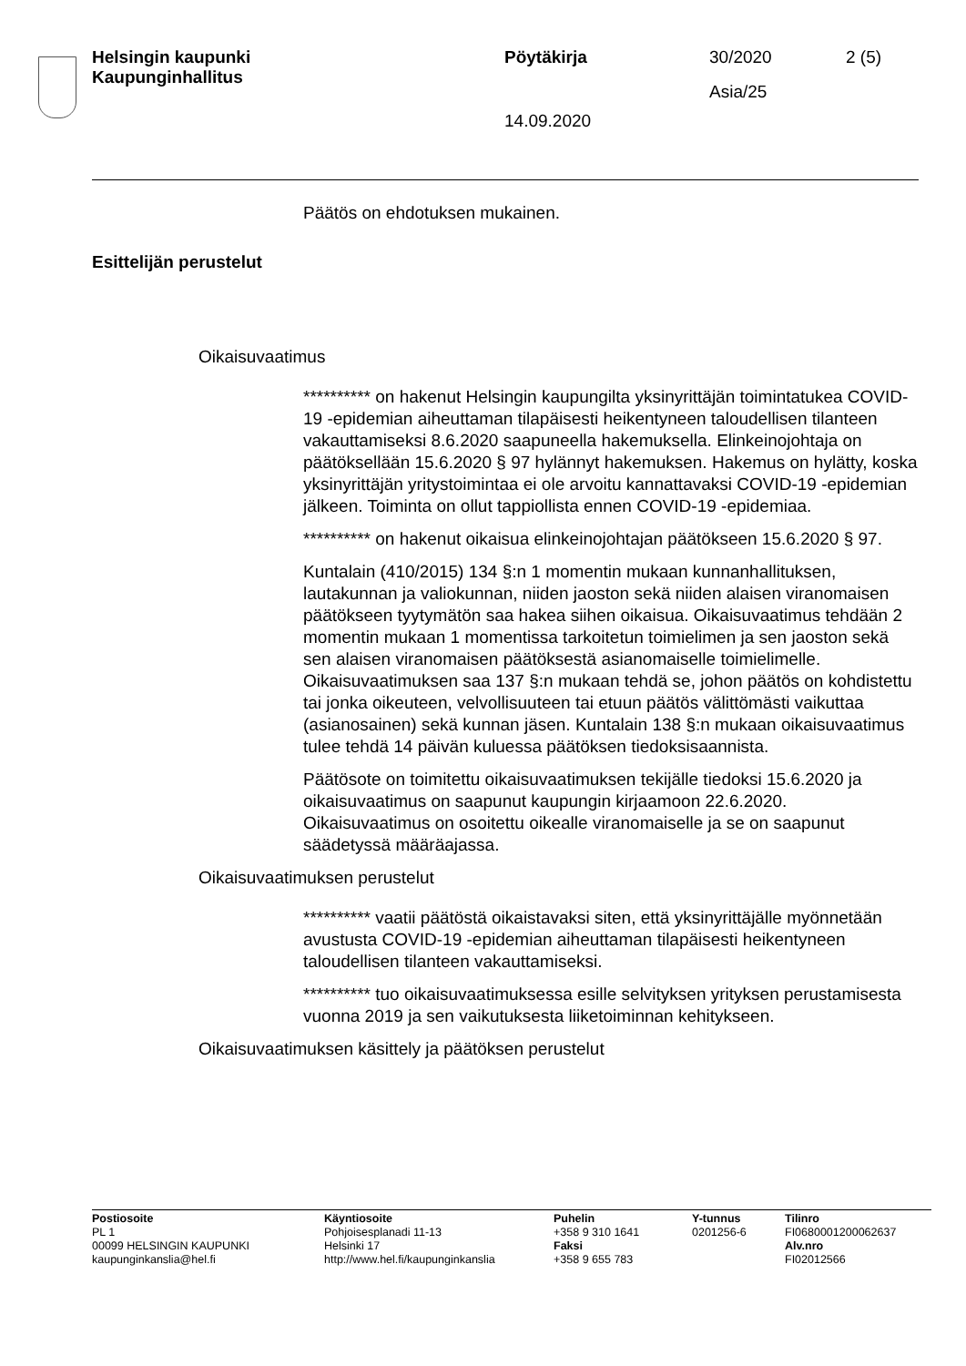Helsingin kaupunki
Kaupunginhallitus
Pöytäkirja 30/2020 2 (5)
Asia/25
14.09.2020
Päätös on ehdotuksen mukainen.
Esittelijän perustelut
Oikaisuvaatimus
********** on hakenut Helsingin kaupungilta yksinyrittäjän toimintatukea COVID-19 -epidemian aiheuttaman tilapäisesti heikentyneen taloudellisen tilanteen vakauttamiseksi 8.6.2020 saapuneella hakemuksella. Elinkeinojohtaja on päätöksellään 15.6.2020 § 97 hylännyt hakemuksen. Hakemus on hylätty, koska yksinyrittäjän yritystoimintaa ei ole arvoitu kannattavaksi COVID-19 -epidemian jälkeen. Toiminta on ollut tappiollista ennen COVID-19 -epidemiaa.
********** on hakenut oikaisua elinkeinojohtajan päätökseen 15.6.2020 § 97.
Kuntalain (410/2015) 134 §:n 1 momentin mukaan kunnanhallituksen, lautakunnan ja valiokunnan, niiden jaoston sekä niiden alaisen viranomaisen päätökseen tyytymätön saa hakea siihen oikaisua. Oikaisuvaatimus tehdään 2 momentin mukaan 1 momentissa tarkoitetun toimielimen ja sen jaoston sekä sen alaisen viranomaisen päätöksestä asianomaiselle toimielimelle. Oikaisuvaatimuksen saa 137 §:n mukaan tehdä se, johon päätös on kohdistettu tai jonka oikeuteen, velvollisuuteen tai etuun päätös välittömästi vaikuttaa (asianosainen) sekä kunnan jäsen. Kuntalain 138 §:n mukaan oikaisuvaatimus tulee tehdä 14 päivän kuluessa päätöksen tiedoksisaannista.
Päätösote on toimitettu oikaisuvaatimuksen tekijälle tiedoksi 15.6.2020 ja oikaisuvaatimus on saapunut kaupungin kirjaamoon 22.6.2020. Oikaisuvaatimus on osoitettu oikealle viranomaiselle ja se on saapunut säädetyssä määräajassa.
Oikaisuvaatimuksen perustelut
********** vaatii päätöstä oikaistavaksi siten, että yksinyrittäjälle myönnetään avustusta COVID-19 -epidemian aiheuttaman tilapäisesti heikentyneen taloudellisen tilanteen vakauttamiseksi.
********** tuo oikaisuvaatimuksessa esille selvityksen yrityksen perustamisesta vuonna 2019 ja sen vaikutuksesta liiketoiminnan kehitykseen.
Oikaisuvaatimuksen käsittely ja päätöksen perustelut
Postiosoite
PL 1
00099 HELSINGIN KAUPUNKI
kaupunginkanslia@hel.fi
Käyntiosoite
Pohjoisesplanadi 11-13
Helsinki 17
http://www.hel.fi/kaupunginkanslia
Puhelin
+358 9 310 1641
Faksi
+358 9 655 783
Y-tunnus
0201256-6
Tilinro
FI0680001200062637
Alv.nro
FI02012566